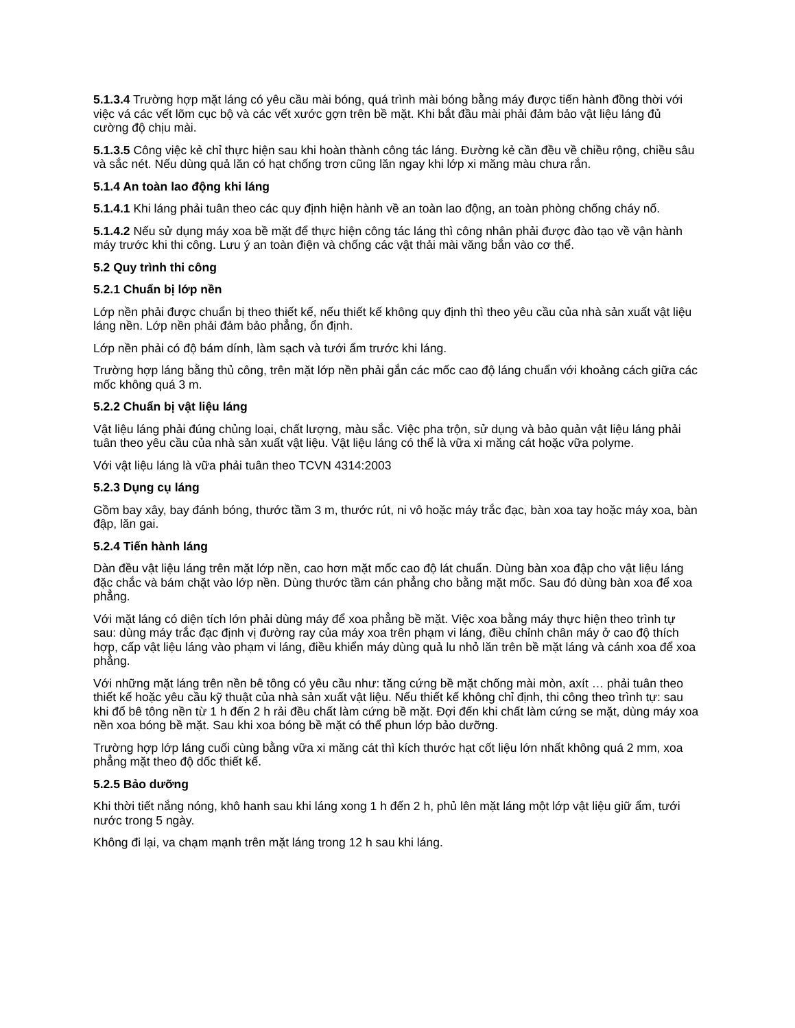5.1.3.4 Trường hợp mặt láng có yêu cầu mài bóng, quá trình mài bóng bằng máy được tiến hành đồng thời với việc vá các vết lõm cục bộ và các vết xước gợn trên bề mặt. Khi bắt đầu mài phải đảm bảo vật liệu láng đủ cường độ chịu mài.
5.1.3.5 Công việc kẻ chỉ thực hiện sau khi hoàn thành công tác láng. Đường kẻ cần đều về chiều rộng, chiều sâu và sắc nét. Nếu dùng quả lăn có hạt chống trơn cũng lăn ngay khi lớp xi măng màu chưa rắn.
5.1.4 An toàn lao động khi láng
5.1.4.1 Khi láng phải tuân theo các quy định hiện hành về an toàn lao động, an toàn phòng chống cháy nổ.
5.1.4.2 Nếu sử dụng máy xoa bề mặt để thực hiện công tác láng thì công nhân phải được đào tạo về vận hành máy trước khi thi công. Lưu ý an toàn điện và chống các vật thải mài văng bắn vào cơ thể.
5.2 Quy trình thi công
5.2.1 Chuẩn bị lớp nền
Lớp nền phải được chuẩn bị theo thiết kế, nếu thiết kế không quy định thì theo yêu cầu của nhà sản xuất vật liệu láng nền. Lớp nền phải đảm bảo phẳng, ổn định.
Lớp nền phải có độ bám dính, làm sạch và tưới ẩm trước khi láng.
Trường hợp láng bằng thủ công, trên mặt lớp nền phải gắn các mốc cao độ láng chuẩn với khoảng cách giữa các mốc không quá 3 m.
5.2.2 Chuẩn bị vật liệu láng
Vật liệu láng phải đúng chủng loại, chất lượng, màu sắc. Việc pha trộn, sử dụng và bảo quản vật liệu láng phải tuân theo yêu cầu của nhà sản xuất vật liệu. Vật liệu láng có thể là vữa xi măng cát hoặc vữa polyme.
Với vật liệu láng là vữa phải tuân theo TCVN 4314:2003
5.2.3 Dụng cụ láng
Gồm bay xây, bay đánh bóng, thước tầm 3 m, thước rút, ni vô hoặc máy trắc đạc, bàn xoa tay hoặc máy xoa, bàn đập, lăn gai.
5.2.4 Tiến hành láng
Dàn đều vật liệu láng trên mặt lớp nền, cao hơn mặt mốc cao độ lát chuẩn. Dùng bàn xoa đập cho vật liệu láng đặc chắc và bám chặt vào lớp nền. Dùng thước tầm cán phẳng cho bằng mặt mốc. Sau đó dùng bàn xoa để xoa phẳng.
Với mặt láng có diện tích lớn phải dùng máy để xoa phẳng bề mặt. Việc xoa bằng máy thực hiện theo trình tự sau: dùng máy trắc đạc định vị đường ray của máy xoa trên phạm vi láng, điều chỉnh chân máy ở cao độ thích hợp, cấp vật liệu láng vào phạm vi láng, điều khiển máy dùng quả lu nhỏ lăn trên bề mặt láng và cánh xoa để xoa phẳng.
Với những mặt láng trên nền bê tông có yêu cầu như: tăng cứng bề mặt chống mài mòn, axít … phải tuân theo thiết kế hoặc yêu cầu kỹ thuật của nhà sản xuất vật liệu. Nếu thiết kế không chỉ định, thi công theo trình tự: sau khi đổ bê tông nền từ 1 h đến 2 h rải đều chất làm cứng bề mặt. Đợi đến khi chất làm cứng se mặt, dùng máy xoa nền xoa bóng bề mặt. Sau khi xoa bóng bề mặt có thể phun lớp bảo dưỡng.
Trường hợp lớp láng cuối cùng bằng vữa xi măng cát thì kích thước hạt cốt liệu lớn nhất không quá 2 mm, xoa phẳng mặt theo độ dốc thiết kế.
5.2.5 Bảo dưỡng
Khi thời tiết nắng nóng, khô hanh sau khi láng xong 1 h đến 2 h, phủ lên mặt láng một lớp vật liệu giữ ẩm, tưới nước trong 5 ngày.
Không đi lại, va chạm mạnh trên mặt láng trong 12 h sau khi láng.